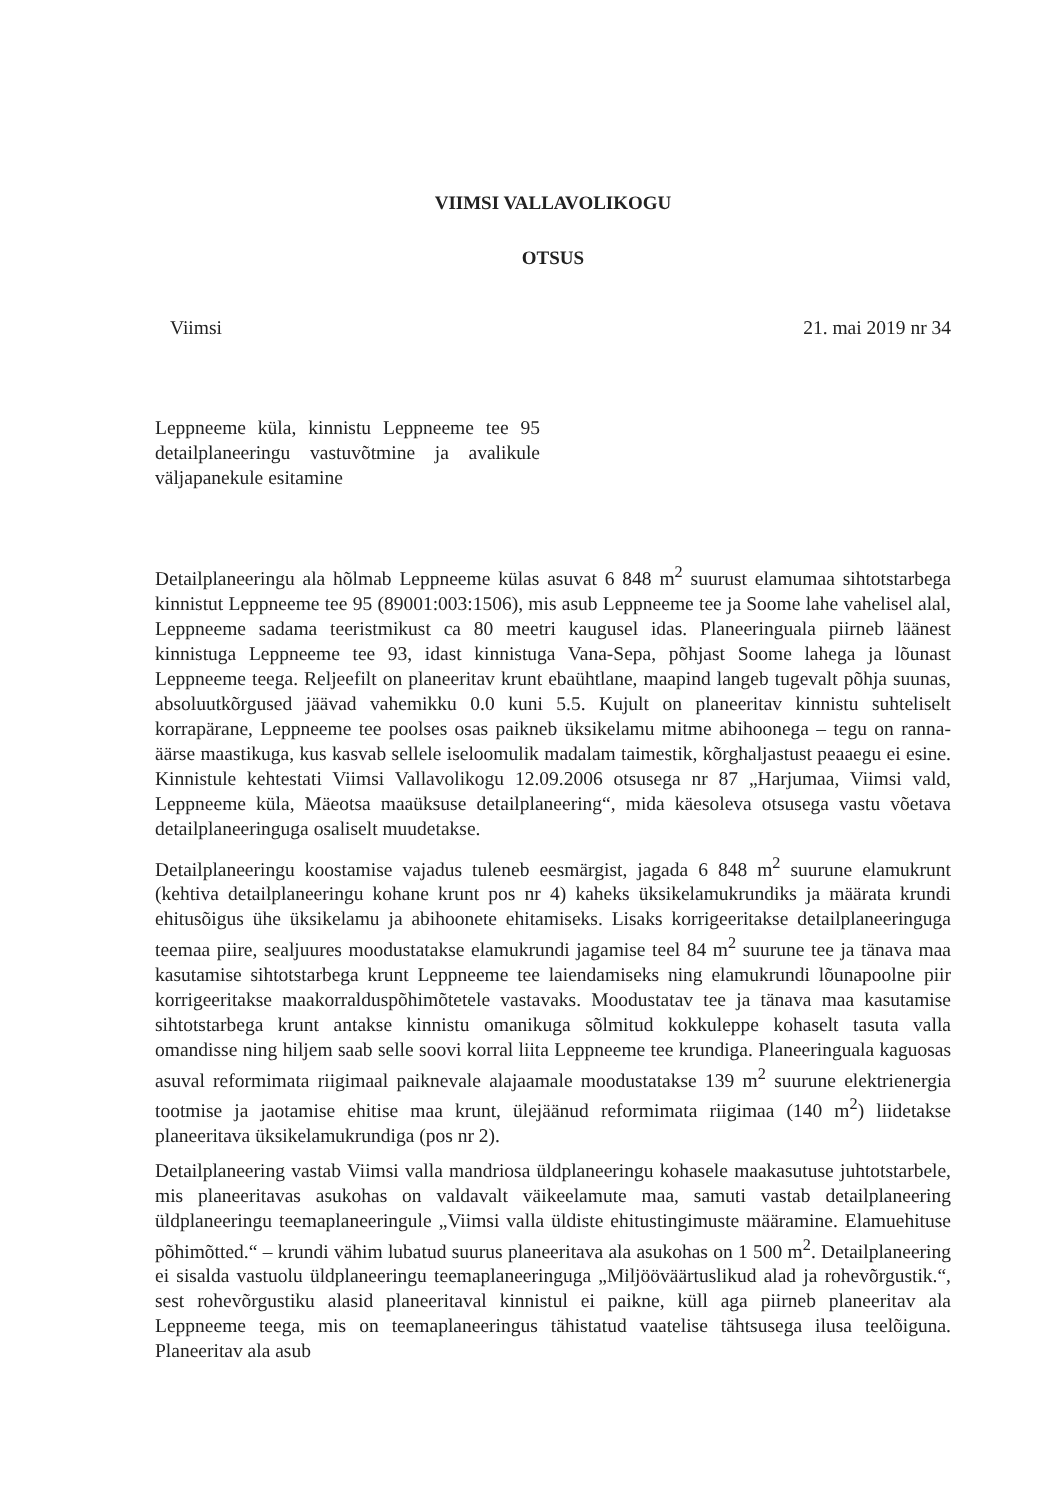VIIMSI VALLAVOLIKOGU
OTSUS
Viimsi 21. mai 2019 nr 34
Leppneeme küla, kinnistu Leppneeme tee 95 detailplaneeringu vastuvõtmine ja avalikule väljapanekule esitamine
Detailplaneeringu ala hõlmab Leppneeme külas asuvat 6 848 m<sup>2</sup> suurust elamumaa sihtotstarbega kinnistut Leppneeme tee 95 (89001:003:1506), mis asub Leppneeme tee ja Soome lahe vahelisel alal, Leppneeme sadama teeristmikust ca 80 meetri kaugusel idas. Planeeringuala piirneb läänest kinnistuga Leppneeme tee 93, idast kinnistuga Vana-Sepa, põhjast Soome lahega ja lõunast Leppneeme teega. Reljeefilt on planeeritav krunt ebaühtlane, maapind langeb tugevalt põhja suunas, absoluutkõrgused jäävad vahemikku 0.0 kuni 5.5. Kujult on planeeritav kinnistu suhteliselt korrapärane, Leppneeme tee poolses osas paikneb üksikelamu mitme abihoonega – tegu on ranna-äärse maastikuga, kus kasvab sellele iseloomulik madalam taimestik, kõrghaljastust peaaegu ei esine. Kinnistule kehtestati Viimsi Vallavolikogu 12.09.2006 otsusega nr 87 „Harjumaa, Viimsi vald, Leppneeme küla, Mäeotsa maaüksuse detailplaneering“, mida käesoleva otsusega vastu võetava detailplaneeringuga osaliselt muudetakse.
Detailplaneeringu koostamise vajadus tuleneb eesmärgist, jagada 6 848 m<sup>2</sup> suurune elamukrunt (kehtiva detailplaneeringu kohane krunt pos nr 4) kaheks üksikelamukrundiks ja määrata krundi ehitusõigus ühe üksikelamu ja abihoonete ehitamiseks. Lisaks korrigeeritakse detailplaneeringuga teemaa piire, sealjuures moodustatakse elamukrundi jagamise teel 84 m<sup>2</sup> suurune tee ja tänava maa kasutamise sihtotstarbega krunt Leppneeme tee laiendamiseks ning elamukrundi lõunapoolne piir korrigeeritakse maakorralduspõhimõtetele vastavaks. Moodustatav tee ja tänava maa kasutamise sihtotstarbega krunt antakse kinnistu omanikuga sõlmitud kokkuleppe kohaselt tasuta valla omandisse ning hiljem saab selle soovi korral liita Leppneeme tee krundiga. Planeeringuala kaguosas asuval reformimata riigimaal paiknevale alajaamale moodustatakse 139 m<sup>2</sup> suurune elektrienergia tootmise ja jaotamise ehitise maa krunt, ülejäänud reformimata riigimaa (140 m<sup>2</sup>) liidetakse planeeritava üksikelamukrundiga (pos nr 2).
Detailplaneering vastab Viimsi valla mandriosa üldplaneeringu kohasele maakasutuse juhtotstarbele, mis planeeritavas asukohas on valdavalt väikeelamute maa, samuti vastab detailplaneering üldplaneeringu teemaplaneeringule „Viimsi valla üldiste ehitustingimuste määramine. Elamuehituse põhimõtted.“ – krundi vähim lubatud suurus planeeritava ala asukohas on 1 500 m<sup>2</sup>. Detailplaneering ei sisalda vastuolu üldplaneeringu teemaplaneeringuga „Miljööväärtuslikud alad ja rohevõrgustik.“, sest rohevõrgustiku alasid planeeritaval kinnistul ei paikne, küll aga piirneb planeeritav ala Leppneeme teega, mis on teemaplaneeringus tähistatud vaatelise tähtsusega ilusa teelõiguna. Planeeritav ala asub